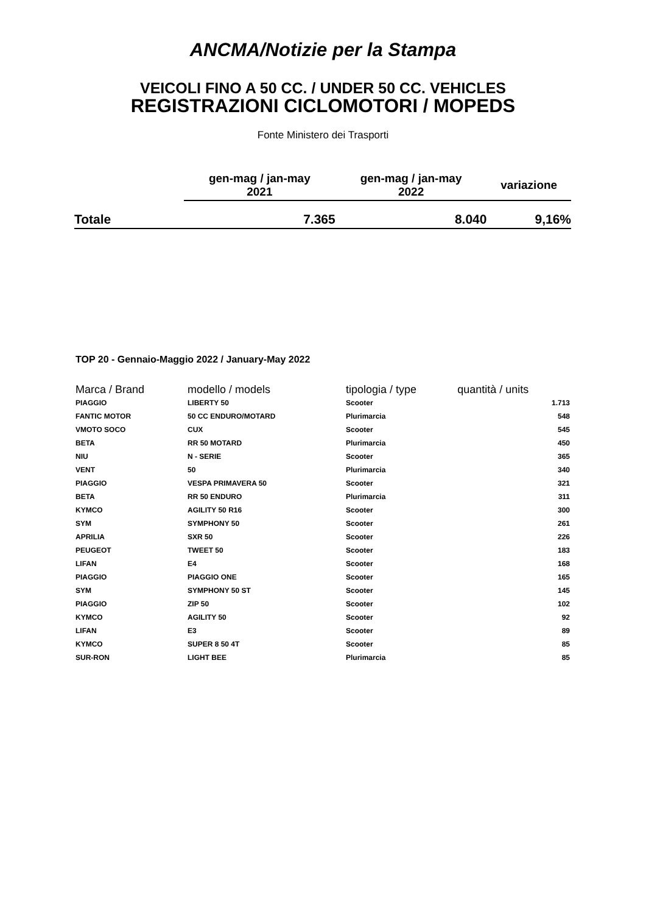ANCMA/Notizie per la Stampa
VEICOLI FINO A 50 CC. / UNDER 50 CC. VEHICLES
REGISTRAZIONI CICLOMOTORI / MOPEDS
Fonte Ministero dei Trasporti
| | gen-mag / jan-may 2021 | gen-mag / jan-may 2022 | variazione |
| --- | --- | --- | --- |
| Totale | 7.365 | 8.040 | 9,16% |
TOP 20 - Gennaio-Maggio 2022 / January-May 2022
| Marca / Brand | modello / models | tipologia / type | quantità / units |
| --- | --- | --- | --- |
| PIAGGIO | LIBERTY 50 | Scooter | 1.713 |
| FANTIC MOTOR | 50 CC ENDURO/MOTARD | Plurimarcia | 548 |
| VMOTO SOCO | CUX | Scooter | 545 |
| BETA | RR 50 MOTARD | Plurimarcia | 450 |
| NIU | N - SERIE | Scooter | 365 |
| VENT | 50 | Plurimarcia | 340 |
| PIAGGIO | VESPA PRIMAVERA 50 | Scooter | 321 |
| BETA | RR 50 ENDURO | Plurimarcia | 311 |
| KYMCO | AGILITY 50 R16 | Scooter | 300 |
| SYM | SYMPHONY 50 | Scooter | 261 |
| APRILIA | SXR 50 | Scooter | 226 |
| PEUGEOT | TWEET 50 | Scooter | 183 |
| LIFAN | E4 | Scooter | 168 |
| PIAGGIO | PIAGGIO ONE | Scooter | 165 |
| SYM | SYMPHONY 50 ST | Scooter | 145 |
| PIAGGIO | ZIP 50 | Scooter | 102 |
| KYMCO | AGILITY 50 | Scooter | 92 |
| LIFAN | E3 | Scooter | 89 |
| KYMCO | SUPER 8 50 4T | Scooter | 85 |
| SUR-RON | LIGHT BEE | Plurimarcia | 85 |